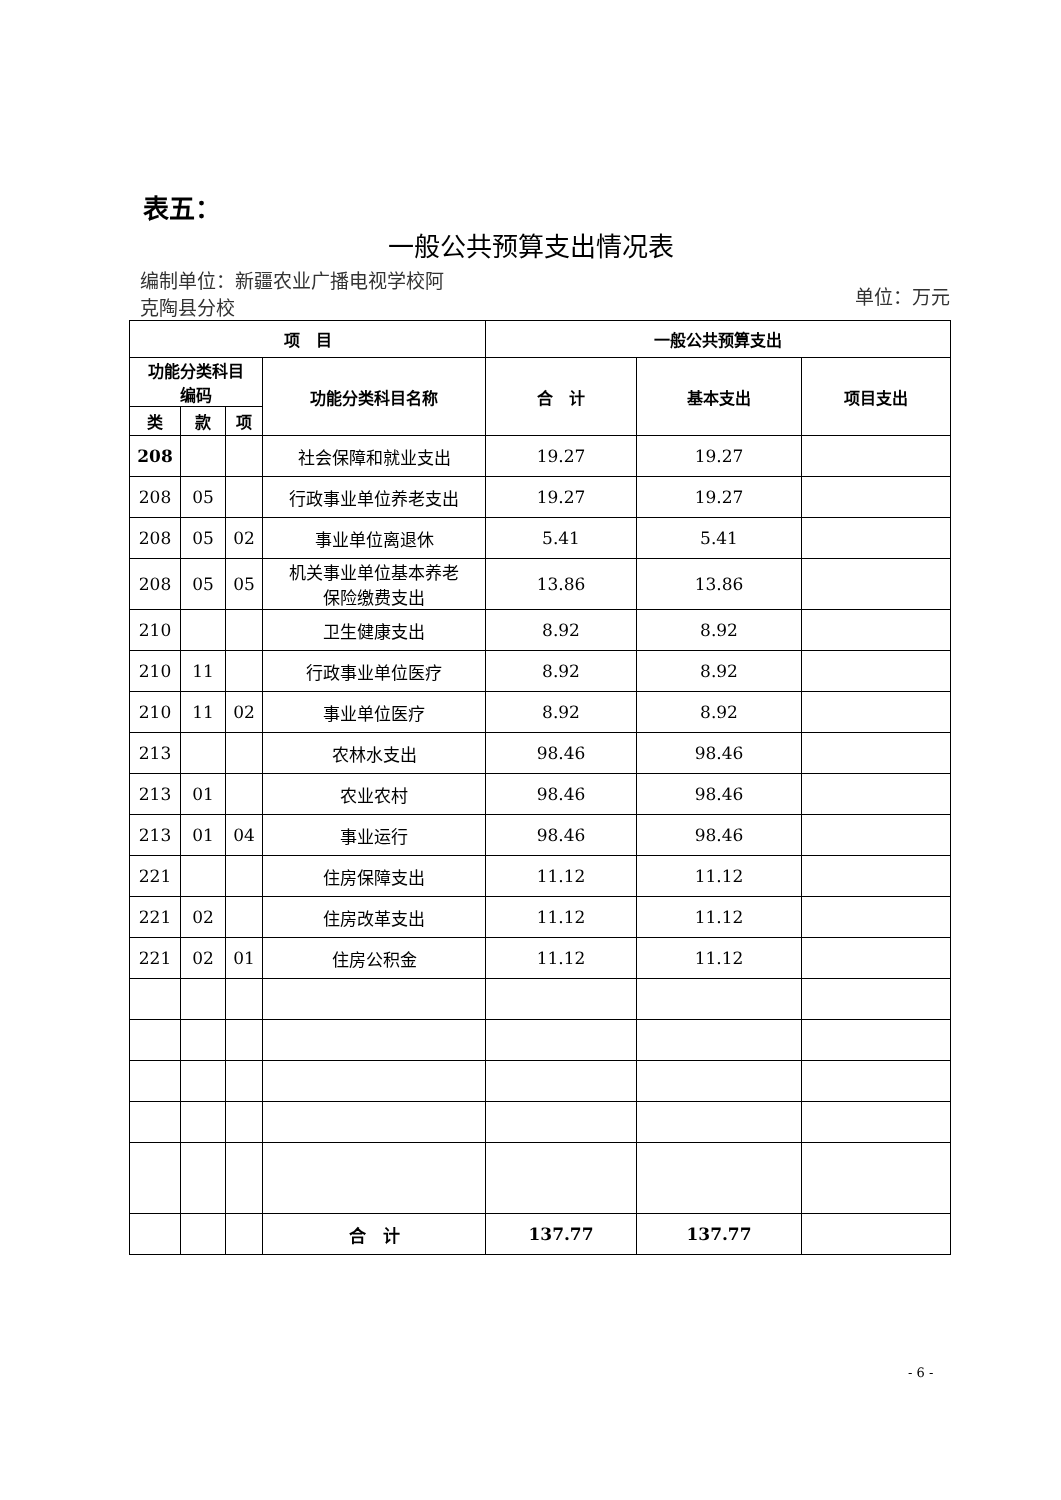表五：
一般公共预算支出情况表
编制单位：新疆农业广播电视学校阿
克陶县分校
单位：万元
| 项 目 | | | | 一般公共预算支出 | | |
| --- | --- | --- | --- | --- | --- | --- |
| 功能分类科目 编码 | | | 功能分类科目名称 | 合 计 | 基本支出 | 项目支出 |
| 类 | 款 | 项 | | | | |
| 208 | | | 社会保障和就业支出 | 19.27 | 19.27 | |
| 208 | 05 | | 行政事业单位养老支出 | 19.27 | 19.27 | |
| 208 | 05 | 02 | 事业单位离退休 | 5.41 | 5.41 | |
| 208 | 05 | 05 | 机关事业单位基本养老 保险缴费支出 | 13.86 | 13.86 | |
| 210 | | | 卫生健康支出 | 8.92 | 8.92 | |
| 210 | 11 | | 行政事业单位医疗 | 8.92 | 8.92 | |
| 210 | 11 | 02 | 事业单位医疗 | 8.92 | 8.92 | |
| 213 | | | 农林水支出 | 98.46 | 98.46 | |
| 213 | 01 | | 农业农村 | 98.46 | 98.46 | |
| 213 | 01 | 04 | 事业运行 | 98.46 | 98.46 | |
| 221 | | | 住房保障支出 | 11.12 | 11.12 | |
| 221 | 02 | | 住房改革支出 | 11.12 | 11.12 | |
| 221 | 02 | 01 | 住房公积金 | 11.12 | 11.12 | |
| | | | 合 计 | 137.77 | 137.77 | |
- 6 -